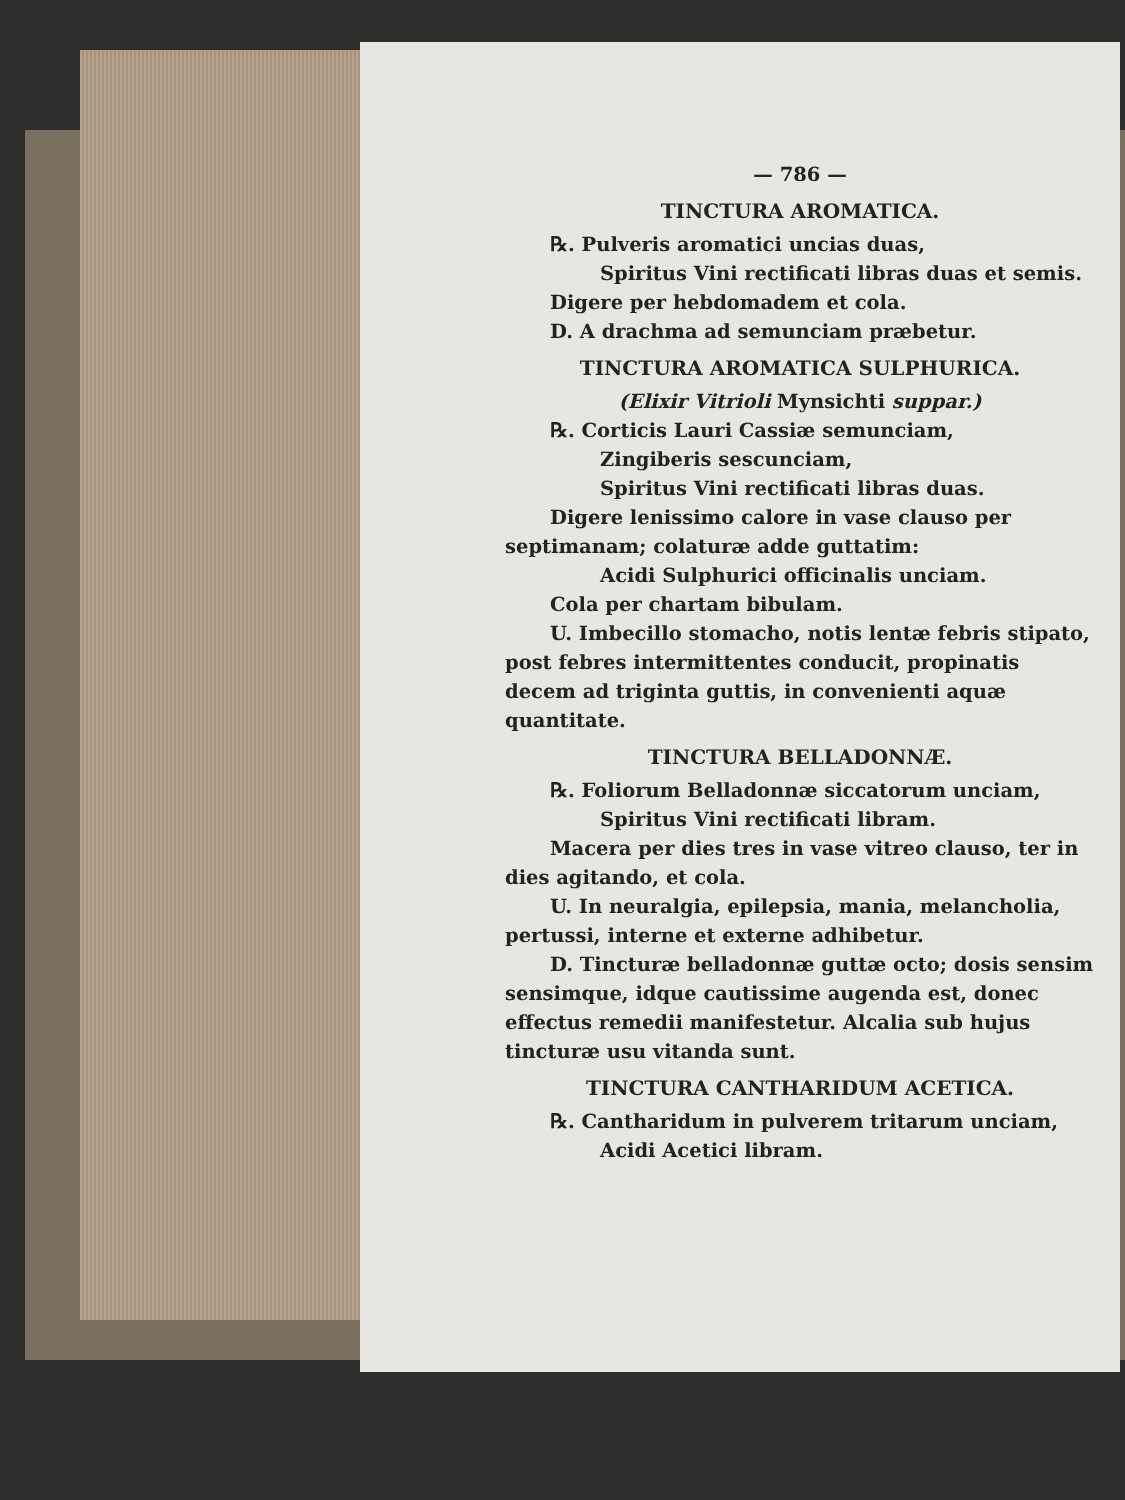— 786 —
TINCTURA AROMATICA.
℞. Pulveris aromatici uncias duas,
Spiritus Vini rectificati libras duas et semis.
Digere per hebdomadem et cola.
D. A drachma ad semunciam præbetur.
TINCTURA AROMATICA SULPHURICA.
(Elixir Vitrioli Mynsichti suppar.)
℞. Corticis Lauri Cassiæ semunciam,
Zingiberis sescunciam,
Spiritus Vini rectificati libras duas.
Digere lenissimo calore in vase clauso per septimanam; colaturæ adde guttatim:
Acidi Sulphurici officinalis unciam.
Cola per chartam bibulam.
U. Imbecillo stomacho, notis lentæ febris stipato, post febres intermittentes conducit, propinatis decem ad triginta guttis, in convenienti aquæ quantitate.
TINCTURA BELLADONNÆ.
℞. Foliorum Belladonnæ siccatorum unciam,
Spiritus Vini rectificati libram.
Macera per dies tres in vase vitreo clauso, ter in dies agitando, et cola.
U. In neuralgia, epilepsia, mania, melancholia, pertussi, interne et externe adhibetur.
D. Tincturæ belladonnæ guttæ octo; dosis sensim sensimque, idque cautissime augenda est, donec effectus remedii manifestetur. Alcalia sub hujus tincturæ usu vitanda sunt.
TINCTURA CANTHARIDUM ACETICA.
℞. Cantharidum in pulverem tritarum unciam,
Acidi Acetici libram.